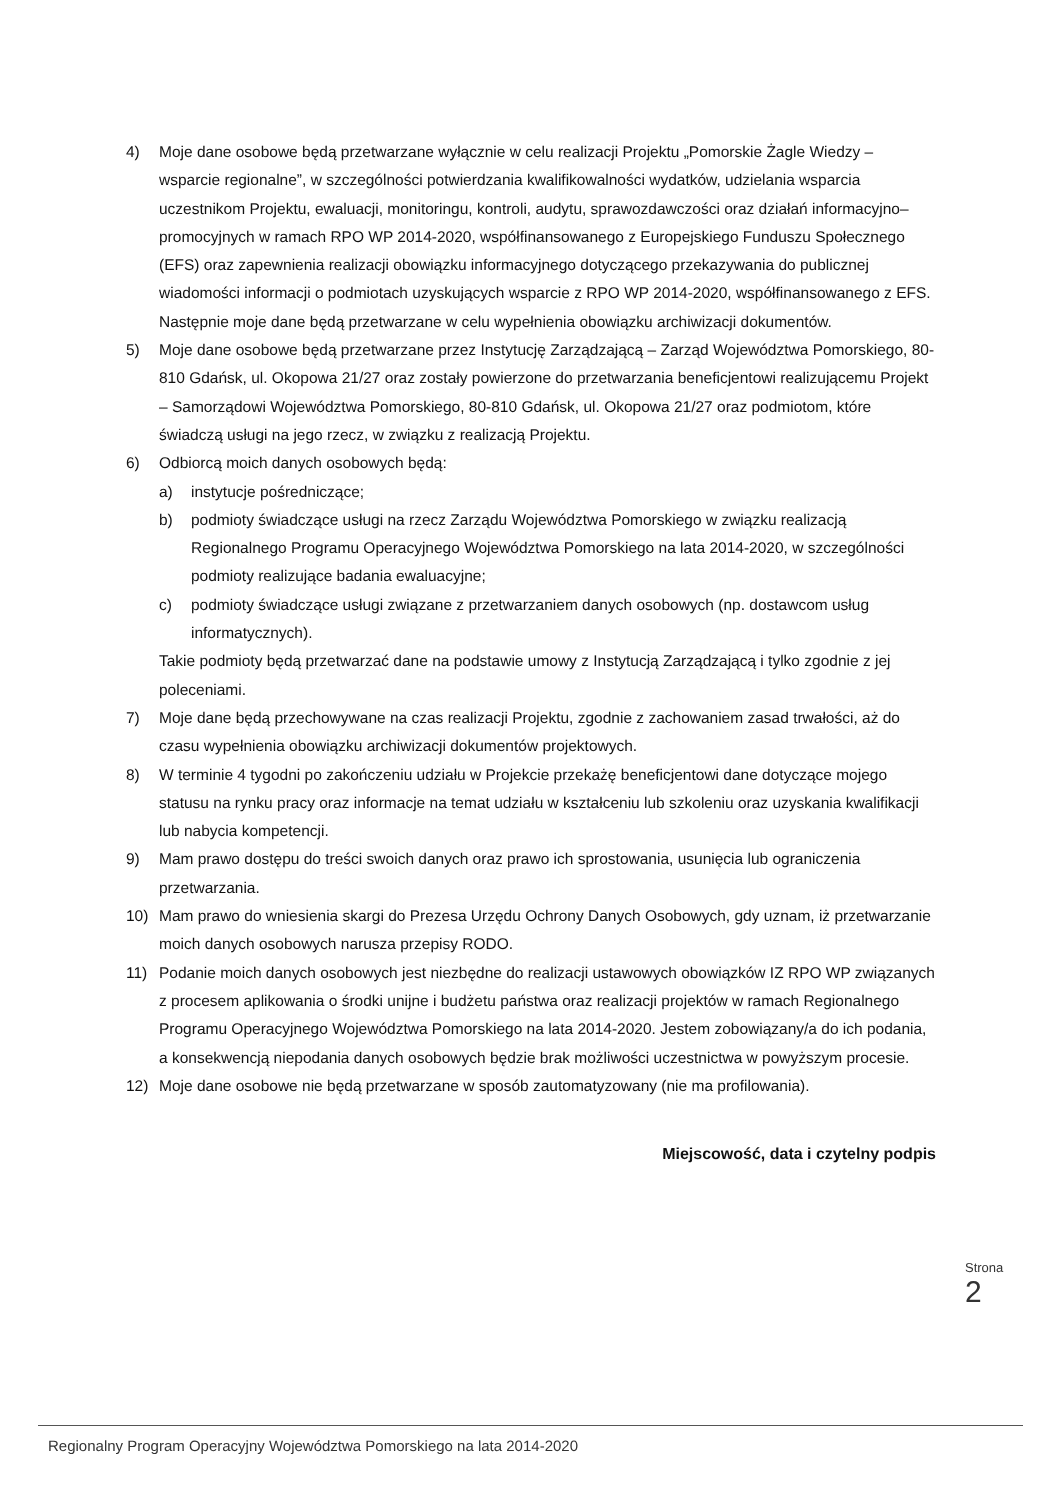4) Moje dane osobowe będą przetwarzane wyłącznie w celu realizacji Projektu „Pomorskie Żagle Wiedzy – wsparcie regionalne”, w szczególności potwierdzania kwalifikowalności wydatków, udzielania wsparcia uczestnikom Projektu, ewaluacji, monitoringu, kontroli, audytu, sprawozdawczości oraz działań informacyjno–promocyjnych w ramach RPO WP 2014-2020, współfinansowanego z Europejskiego Funduszu Społecznego (EFS) oraz zapewnienia realizacji obowiązku informacyjnego dotyczącego przekazywania do publicznej wiadomości informacji o podmiotach uzyskujących wsparcie z RPO WP 2014-2020, współfinansowanego z EFS. Następnie moje dane będą przetwarzane w celu wypełnienia obowiązku archiwizacji dokumentów.
5) Moje dane osobowe będą przetwarzane przez Instytucję Zarządzającą – Zarząd Województwa Pomorskiego, 80-810 Gdańsk, ul. Okopowa 21/27 oraz zostały powierzone do przetwarzania beneficjentowi realizującemu Projekt – Samorządowi Województwa Pomorskiego, 80-810 Gdańsk, ul. Okopowa 21/27 oraz podmiotom, które świadczą usługi na jego rzecz, w związku z realizacją Projektu.
6) Odbiorcą moich danych osobowych będą:
a) instytucje pośredniczące;
b) podmioty świadczące usługi na rzecz Zarządu Województwa Pomorskiego w związku realizacją Regionalnego Programu Operacyjnego Województwa Pomorskiego na lata 2014-2020, w szczególności podmioty realizujące badania ewaluacyjne;
c) podmioty świadczące usługi związane z przetwarzaniem danych osobowych (np. dostawcom usług informatycznych).
Takie podmioty będą przetwarzać dane na podstawie umowy z Instytucją Zarządzającą i tylko zgodnie z jej poleceniami.
7) Moje dane będą przechowywane na czas realizacji Projektu, zgodnie z zachowaniem zasad trwałości, aż do czasu wypełnienia obowiązku archiwizacji dokumentów projektowych.
8) W terminie 4 tygodni po zakończeniu udziału w Projekcie przekażę beneficjentowi dane dotyczące mojego statusu na rynku pracy oraz informacje na temat udziału w kształceniu lub szkoleniu oraz uzyskania kwalifikacji lub nabycia kompetencji.
9) Mam prawo dostępu do treści swoich danych oraz prawo ich sprostowania, usunięcia lub ograniczenia przetwarzania.
10) Mam prawo do wniesienia skargi do Prezesa Urzędu Ochrony Danych Osobowych, gdy uznam, iż przetwarzanie moich danych osobowych narusza przepisy RODO.
11) Podanie moich danych osobowych jest niezbędne do realizacji ustawowych obowiązków IZ RPO WP związanych z procesem aplikowania o środki unijne i budżetu państwa oraz realizacji projektów w ramach Regionalnego Programu Operacyjnego Województwa Pomorskiego na lata 2014-2020. Jestem zobowiązany/a do ich podania, a konsekwencją niepodania danych osobowych będzie brak możliwości uczestnictwa w powyższym procesie.
12) Moje dane osobowe nie będą przetwarzane w sposób zautomatyzowany (nie ma profilowania).
Miejscowość, data i czytelny podpis
Strona 2
Regionalny Program Operacyjny Województwa Pomorskiego na lata 2014-2020